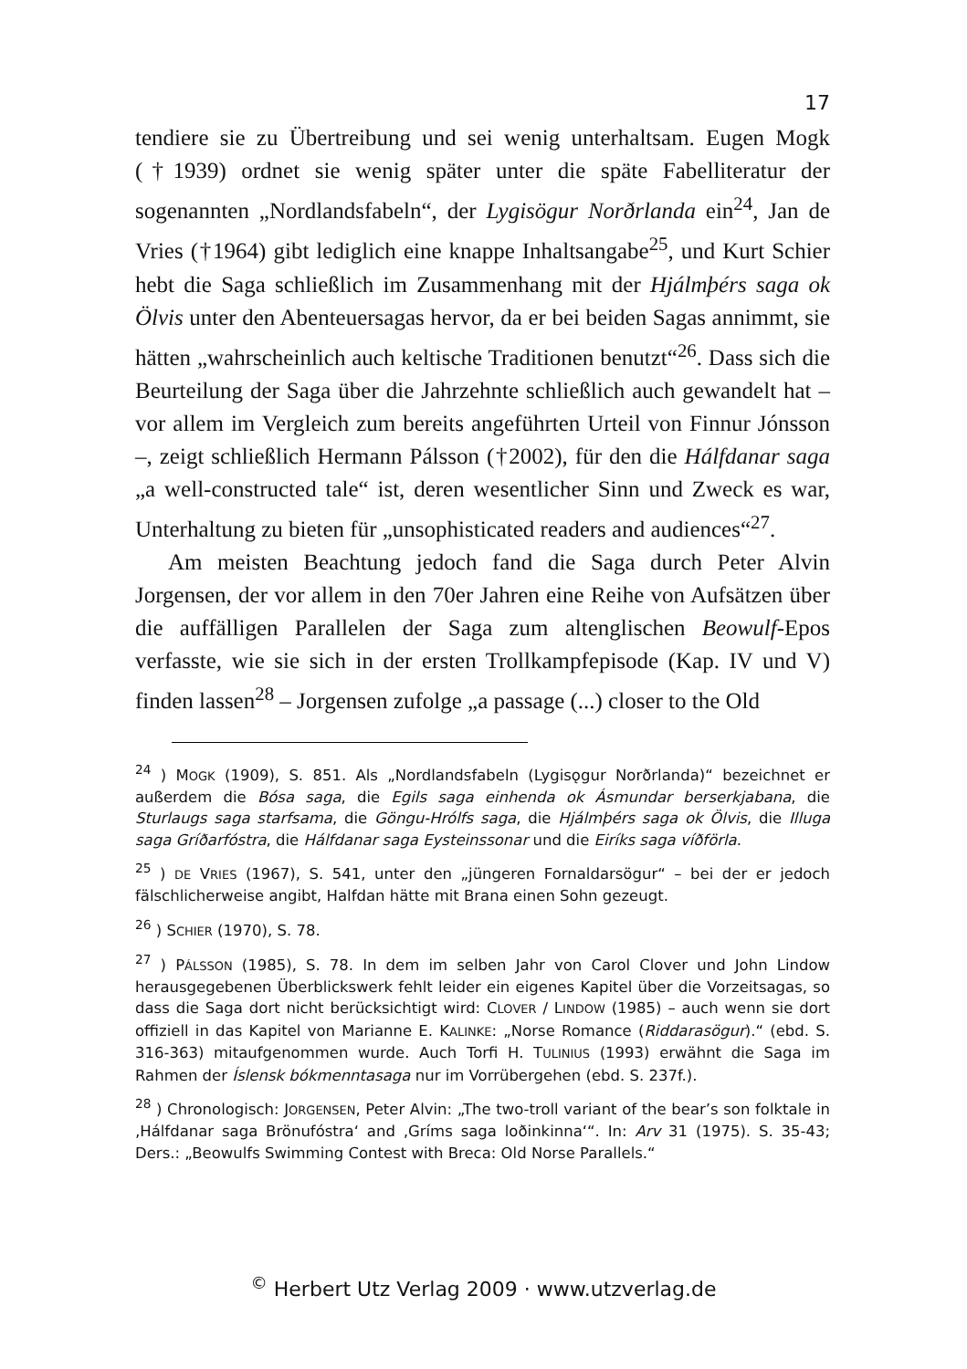17
tendiere sie zu Übertreibung und sei wenig unterhaltsam. Eugen Mogk (†1939) ordnet sie wenig später unter die späte Fabelliteratur der sogenannten „Nordlandsfabeln“, der Lygisögur Norðrlanda ein<sup>24</sup>, Jan de Vries (†1964) gibt lediglich eine knappe Inhaltsangabe<sup>25</sup>, und Kurt Schier hebt die Saga schließlich im Zusammenhang mit der Hjálmþérs saga ok Ölvis unter den Abenteuersagas hervor, da er bei beiden Sagas annimmt, sie hätten „wahrscheinlich auch keltische Traditionen benutzt“<sup>26</sup>. Dass sich die Beurteilung der Saga über die Jahrzehnte schließlich auch gewandelt hat – vor allem im Vergleich zum bereits angeführten Urteil von Finnur Jónsson –, zeigt schließlich Hermann Pálsson (†2002), für den die Hálfdanar saga „a well-constructed tale“ ist, deren wesentlicher Sinn und Zweck es war, Unterhaltung zu bieten für „unsophisticated readers and audiences“<sup>27</sup>.
Am meisten Beachtung jedoch fand die Saga durch Peter Alvin Jorgensen, der vor allem in den 70er Jahren eine Reihe von Aufsätzen über die auffälligen Parallelen der Saga zum altenglischen Beowulf-Epos verfasste, wie sie sich in der ersten Trollkampfepisode (Kap. IV und V) finden lassen<sup>28</sup> – Jorgensen zufolge „a passage (...) closer to the Old
<sup>24</sup> ) MOGK (1909), S. 851. Als „Nordlandsfabeln (Lygisǫgur Norðrlanda)“ bezeichnet er außerdem die Bósa saga, die Egils saga einhenda ok Ásmundar berserkjabana, die Sturlaugs saga starfsama, die Göngu-Hrólfs saga, die Hjálmþérs saga ok Ölvis, die Illuga saga Gríðarfóstra, die Hálfdanar saga Eysteinssonar und die Eiríks saga víðförla.
<sup>25</sup> ) DE VRIES (1967), S. 541, unter den „jüngeren Fornaldarsögur“ – bei der er jedoch fälschlicherweise angibt, Halfdan hätte mit Brana einen Sohn gezeugt.
<sup>26</sup> ) SCHIER (1970), S. 78.
<sup>27</sup> ) PÁLSSON (1985), S. 78. In dem im selben Jahr von Carol Clover und John Lindow herausgegebenen Überblickswerk fehlt leider ein eigenes Kapitel über die Vorzeitsagas, so dass die Saga dort nicht berücksichtigt wird: CLOVER / LINDOW (1985) – auch wenn sie dort offiziell in das Kapitel von Marianne E. KALINKE: „Norse Romance (Riddarasögur).“ (ebd. S. 316-363) mitaufgenommen wurde. Auch Torfi H. TULINIUS (1993) erwähnt die Saga im Rahmen der Íslensk bókmenntasaga nur im Vorrübergehen (ebd. S. 237f.).
<sup>28</sup> ) Chronologisch: JORGENSEN, Peter Alvin: „The two-troll variant of the bear’s son folktale in ‚Hálfdanar saga Brönufóstra‘ and ‚Gríms saga loðinkinna‘“. In: Arv 31 (1975). S. 35-43; Ders.: „Beowulfs Swimming Contest with Breca: Old Norse Parallels.“
<sup>©</sup> Herbert Utz Verlag 2009 · www.utzverlag.de